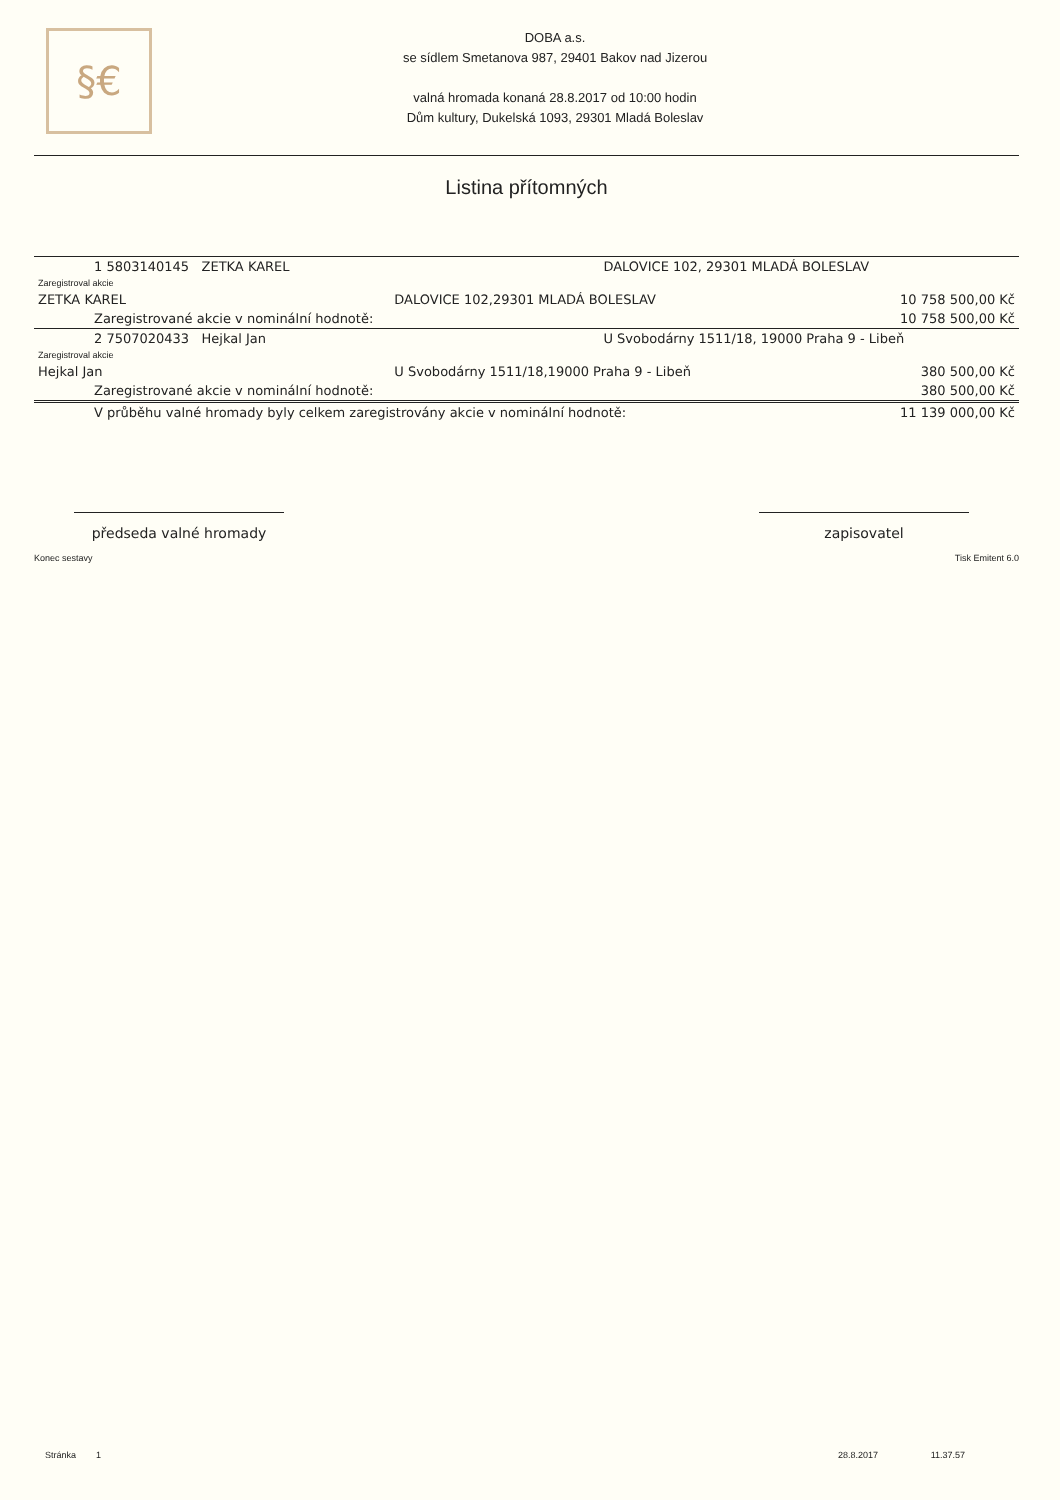§€
DOBA a.s.
se sídlem Smetanova 987, 29401 Bakov nad Jizerou
valná hromada konaná 28.8.2017 od 10:00 hodin
Dům kultury, Dukelská 1093, 29301 Mladá Boleslav
Listina přítomných
| 1 5803140145 ZETKA KAREL | | DALOVICE 102, 29301 MLADÁ BOLESLAV | |
| Zaregistroval akcie | | | |
| ZETKA KAREL | DALOVICE 102,29301 MLADÁ BOLESLAV | | 10 758 500,00 Kč |
| Zaregistrované akcie v nominální hodnotě: | | | 10 758 500,00 Kč |
| 2 7507020433 Hejkal Jan | | U Svobodárny 1511/18, 19000 Praha 9 - Libeň | |
| Zaregistroval akcie | | | |
| Hejkal Jan | U Svobodárny 1511/18,19000 Praha 9 - Libeň | | 380 500,00 Kč |
| Zaregistrované akcie v nominální hodnotě: | | | 380 500,00 Kč |
| V průběhu valné hromady byly celkem zaregistrovány akcie v nominální hodnotě: | | | 11 139 000,00 Kč |
předseda valné hromady zapisovatel
Konec sestavy Tisk Emitent 6.0
Stránka 1 28.8.2017 11.37.57